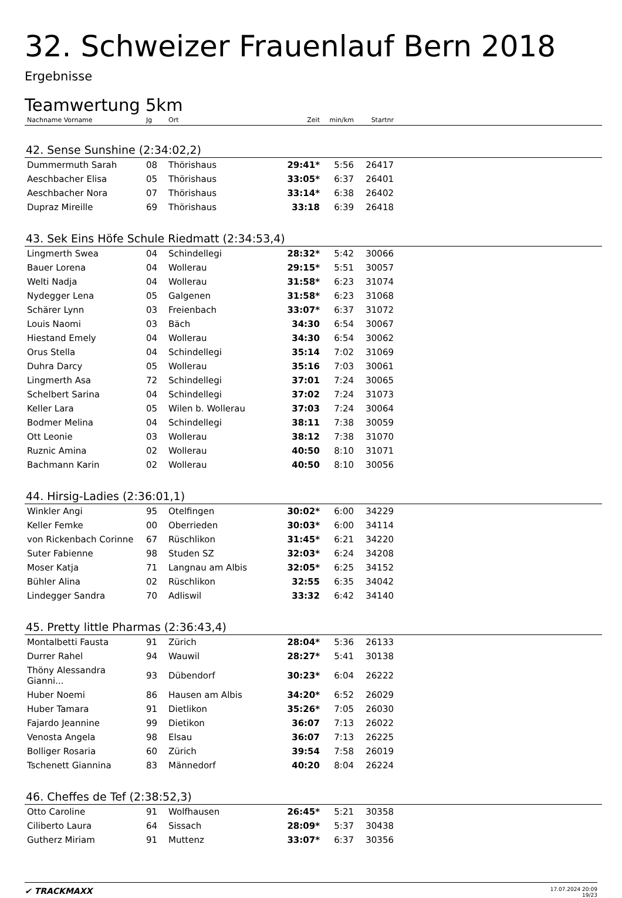32. Schweizer Frauenlauf Bern 2018
Ergebnisse
Teamwertung 5km
| Nachname Vorname | Jg | Ort | Zeit | min/km | Startnr | |
| --- | --- | --- | --- | --- | --- | --- |
| 42. Sense Sunshine (2:34:02,2) | | | | | | |
| Dummermuth Sarah | 08 | Thörishaus | 29:41* | 5:56 | 26417 | |
| Aeschbacher Elisa | 05 | Thörishaus | 33:05* | 6:37 | 26401 | |
| Aeschbacher Nora | 07 | Thörishaus | 33:14* | 6:38 | 26402 | |
| Dupraz Mireille | 69 | Thörishaus | 33:18 | 6:39 | 26418 | |
| 43. Sek Eins Höfe Schule Riedmatt (2:34:53,4) | | | | | | |
| Lingmerth Swea | 04 | Schindellegi | 28:32* | 5:42 | 30066 | |
| Bauer Lorena | 04 | Wollerau | 29:15* | 5:51 | 30057 | |
| Welti Nadja | 04 | Wollerau | 31:58* | 6:23 | 31074 | |
| Nydegger Lena | 05 | Galgenen | 31:58* | 6:23 | 31068 | |
| Schärer Lynn | 03 | Freienbach | 33:07* | 6:37 | 31072 | |
| Louis Naomi | 03 | Bäch | 34:30 | 6:54 | 30067 | |
| Hiestand Emely | 04 | Wollerau | 34:30 | 6:54 | 30062 | |
| Orus Stella | 04 | Schindellegi | 35:14 | 7:02 | 31069 | |
| Duhra Darcy | 05 | Wollerau | 35:16 | 7:03 | 30061 | |
| Lingmerth Asa | 72 | Schindellegi | 37:01 | 7:24 | 30065 | |
| Schelbert Sarina | 04 | Schindellegi | 37:02 | 7:24 | 31073 | |
| Keller Lara | 05 | Wilen b. Wollerau | 37:03 | 7:24 | 30064 | |
| Bodmer Melina | 04 | Schindellegi | 38:11 | 7:38 | 30059 | |
| Ott Leonie | 03 | Wollerau | 38:12 | 7:38 | 31070 | |
| Ruznic Amina | 02 | Wollerau | 40:50 | 8:10 | 31071 | |
| Bachmann Karin | 02 | Wollerau | 40:50 | 8:10 | 30056 | |
| 44. Hirsig-Ladies (2:36:01,1) | | | | | | |
| Winkler Angi | 95 | Otelfingen | 30:02* | 6:00 | 34229 | |
| Keller Femke | 00 | Oberrieden | 30:03* | 6:00 | 34114 | |
| von Rickenbach Corinne | 67 | Rüschlikon | 31:45* | 6:21 | 34220 | |
| Suter Fabienne | 98 | Studen SZ | 32:03* | 6:24 | 34208 | |
| Moser Katja | 71 | Langnau am Albis | 32:05* | 6:25 | 34152 | |
| Bühler Alina | 02 | Rüschlikon | 32:55 | 6:35 | 34042 | |
| Lindegger Sandra | 70 | Adliswil | 33:32 | 6:42 | 34140 | |
| 45. Pretty little Pharmas (2:36:43,4) | | | | | | |
| Montalbetti Fausta | 91 | Zürich | 28:04* | 5:36 | 26133 | |
| Durrer Rahel | 94 | Wauwil | 28:27* | 5:41 | 30138 | |
| Thöny Alessandra Gianni... | 93 | Dübendorf | 30:23* | 6:04 | 26222 | |
| Huber Noemi | 86 | Hausen am Albis | 34:20* | 6:52 | 26029 | |
| Huber Tamara | 91 | Dietlikon | 35:26* | 7:05 | 26030 | |
| Fajardo Jeannine | 99 | Dietikon | 36:07 | 7:13 | 26022 | |
| Venosta Angela | 98 | Elsau | 36:07 | 7:13 | 26225 | |
| Bolliger Rosaria | 60 | Zürich | 39:54 | 7:58 | 26019 | |
| Tschenett Giannina | 83 | Männedorf | 40:20 | 8:04 | 26224 | |
| 46. Cheffes de Tef (2:38:52,3) | | | | | | |
| Otto Caroline | 91 | Wolfhausen | 26:45* | 5:21 | 30358 | |
| Ciliberto Laura | 64 | Sissach | 28:09* | 5:37 | 30438 | |
| Gutherz Miriam | 91 | Muttenz | 33:07* | 6:37 | 30356 | |
✔ TRACKMAXX
17.07.2024 20:09
19/23